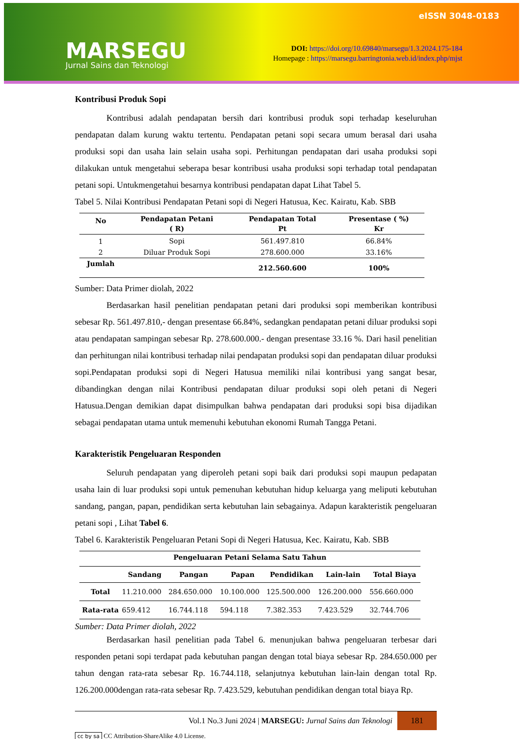MARSEGU
Jurnal Sains dan Teknologi
eISSN 3048-0183
DOI: https://doi.org/10.69840/marsegu/1.3.2024.175-184
Homepage : https://marsegu.barringtonia.web.id/index.php/mjst
Kontribusi Produk Sopi
Kontribusi adalah pendapatan bersih dari kontribusi produk sopi terhadap keseluruhan pendapatan dalam kurung waktu tertentu. Pendapatan petani sopi secara umum berasal dari usaha produksi sopi dan usaha lain selain usaha sopi. Perhitungan pendapatan dari usaha produksi sopi dilakukan untuk mengetahui seberapa besar kontribusi usaha produksi sopi terhadap total pendapatan petani sopi. Untukmengetahui besarnya kontribusi pendapatan dapat Lihat Tabel 5.
Tabel 5. Nilai Kontribusi Pendapatan Petani sopi di Negeri Hatusua, Kec. Kairatu, Kab. SBB
| No | Pendapatan Petani ( R) | Pendapatan Total Pt | Presentase ( %) Kr |
| --- | --- | --- | --- |
| 1 | Sopi | 561.497.810 | 66.84% |
| 2 | Diluar Produk Sopi | 278.600.000 | 33.16% |
| Jumlah | | 212.560.600 | 100% |
Sumber: Data Primer diolah, 2022
Berdasarkan hasil penelitian pendapatan petani dari produksi sopi memberikan kontribusi sebesar Rp. 561.497.810,- dengan presentase 66.84%, sedangkan pendapatan petani diluar produksi sopi atau pendapatan sampingan sebesar Rp. 278.600.000.- dengan presentase 33.16 %. Dari hasil penelitian dan perhitungan nilai kontribusi terhadap nilai pendapatan produksi sopi dan pendapatan diluar produksi sopi.Pendapatan produksi sopi di Negeri Hatusua memiliki nilai kontribusi yang sangat besar, dibandingkan dengan nilai Kontribusi pendapatan diluar produksi sopi oleh petani di Negeri Hatusua.Dengan demikian dapat disimpulkan bahwa pendapatan dari produksi sopi bisa dijadikan sebagai pendapatan utama untuk memenuhi kebutuhan ekonomi Rumah Tangga Petani.
Karakteristik Pengeluaran Responden
Seluruh pendapatan yang diperoleh petani sopi baik dari produksi sopi maupun pedapatan usaha lain di luar produksi sopi untuk pemenuhan kebutuhan hidup keluarga yang meliputi kebutuhan sandang, pangan, papan, pendidikan serta kebutuhan lain sebagainya. Adapun karakteristik pengeluaran petani sopi , Lihat Tabel 6.
Tabel 6. Karakteristik Pengeluaran Petani Sopi di Negeri Hatusua, Kec. Kairatu, Kab. SBB
| Pengeluaran Petani Selama Satu Tahun | | | | | | |
| --- | --- | --- | --- | --- | --- | --- |
| | Sandang | Pangan | Papan | Pendidikan | Lain-lain | Total Biaya |
| Total | 11.210.000 | 284.650.000 | 10.100.000 | 125.500.000 | 126.200.000 | 556.660.000 |
| Rata-rata | 659.412 | 16.744.118 | 594.118 | 7.382.353 | 7.423.529 | 32.744.706 |
Sumber: Data Primer diolah, 2022
Berdasarkan hasil penelitian pada Tabel 6. menunjukan bahwa pengeluaran terbesar dari responden petani sopi terdapat pada kebutuhan pangan dengan total biaya sebesar Rp. 284.650.000 per tahun dengan rata-rata sebesar Rp. 16.744.118, selanjutnya kebutuhan lain-lain dengan total Rp. 126.200.000dengan rata-rata sebesar Rp. 7.423.529, kebutuhan pendidikan dengan total biaya Rp.
Vol.1 No.3 Juni 2024 | MARSEGU: Jurnal Sains dan Teknologi 181
cc by sa CC Attribution-ShareAlike 4.0 License.